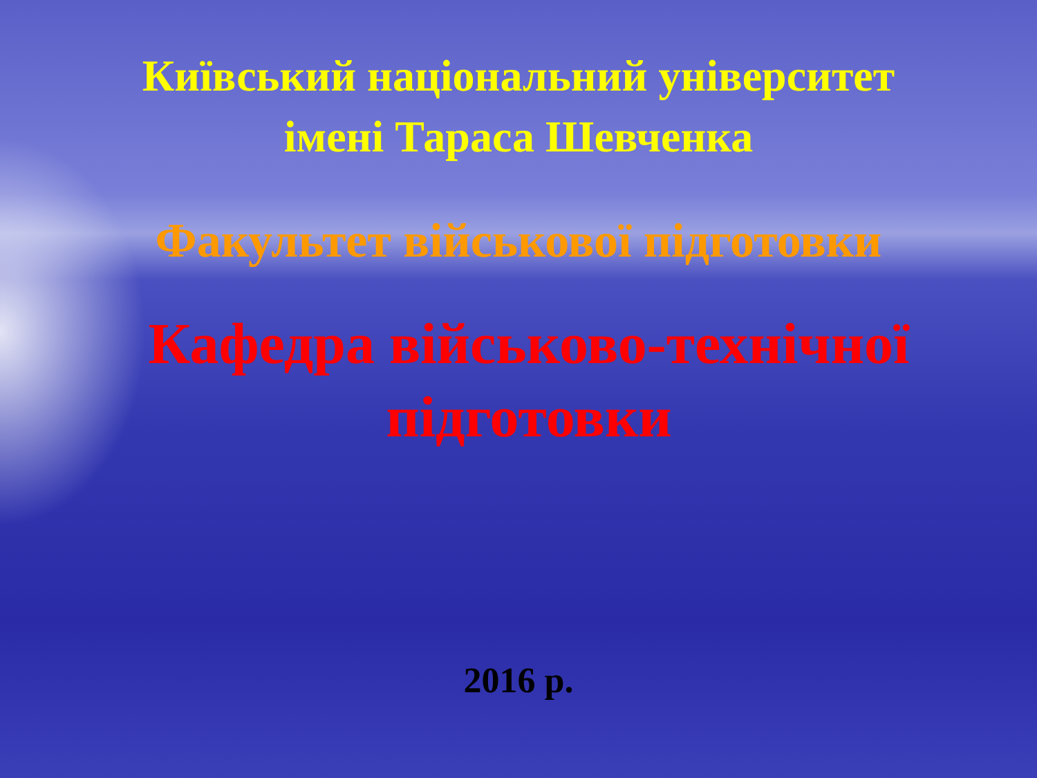Київський національний університет
імені Тараса Шевченка
Факультет військової підготовки
Кафедра військово-технічної
підготовки
2016 р.